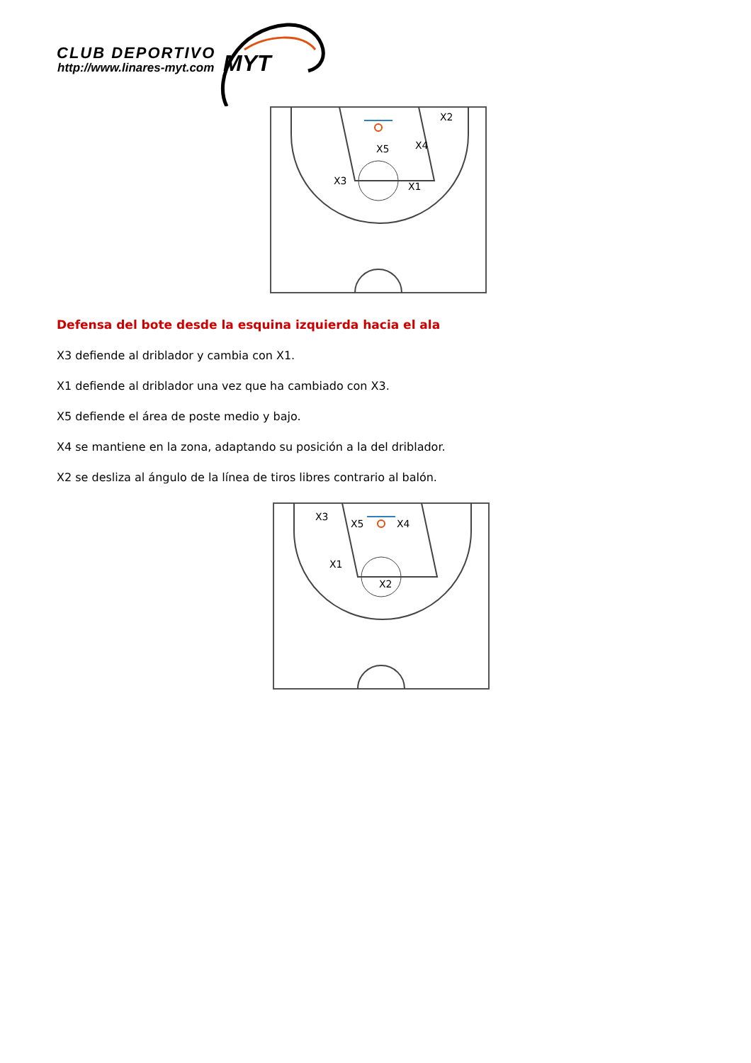CLUB DEPORTIVO
http://www.linares-myt.com
MYT
X5
X4
X2
X3
X1
Defensa del bote desde la esquina izquierda hacia el ala
X3 defiende al driblador y cambia con X1.
X1 defiende al driblador una vez que ha cambiado con X3.
X5 defiende el área de poste medio y bajo.
X4 se mantiene en la zona, adaptando su posición a la del driblador.
X2 se desliza al ángulo de la línea de tiros libres contrario al balón.
X3
X5
X4
X1
X2